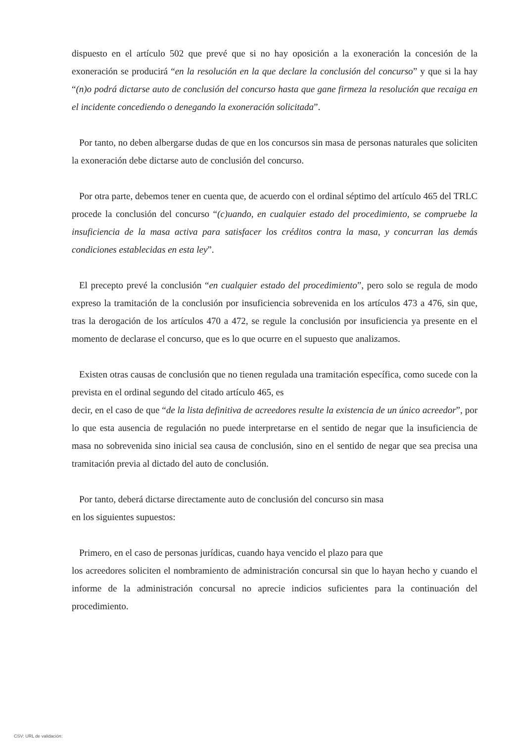dispuesto en el artículo 502 que prevé que si no hay oposición a la exoneración la concesión de la exoneración se producirá “en la resolución en la que declare la conclusión del concurso” y que si la hay “(n)o podrá dictarse auto de conclusión del concurso hasta que gane firmeza la resolución que recaiga en el incidente concediendo o denegando la exoneración solicitada”.
Por tanto, no deben albergarse dudas de que en los concursos sin masa de personas naturales que soliciten la exoneración debe dictarse auto de conclusión del concurso.
Por otra parte, debemos tener en cuenta que, de acuerdo con el ordinal séptimo del artículo 465 del TRLC procede la conclusión del concurso “(c)uando, en cualquier estado del procedimiento, se compruebe la insuficiencia de la masa activa para satisfacer los créditos contra la masa, y concurran las demás condiciones establecidas en esta ley”.
El precepto prevé la conclusión “en cualquier estado del procedimiento”, pero solo se regula de modo expreso la tramitación de la conclusión por insuficiencia sobrevenida en los artículos 473 a 476, sin que, tras la derogación de los artículos 470 a 472, se regule la conclusión por insuficiencia ya presente en el momento de declarase el concurso, que es lo que ocurre en el supuesto que analizamos.
Existen otras causas de conclusión que no tienen regulada una tramitación específica, como sucede con la prevista en el ordinal segundo del citado artículo 465, es
decir, en el caso de que “de la lista definitiva de acreedores resulte la existencia de un único acreedor”, por lo que esta ausencia de regulación no puede interpretarse en el sentido de negar que la insuficiencia de masa no sobrevenida sino inicial sea causa de conclusión, sino en el sentido de negar que sea precisa una tramitación previa al dictado del auto de conclusión.
Por tanto, deberá dictarse directamente auto de conclusión del concurso sin masa
en los siguientes supuestos:
Primero, en el caso de personas jurídicas, cuando haya vencido el plazo para que
los acreedores soliciten el nombramiento de administración concursal sin que lo hayan hecho y cuando el informe de la administración concursal no aprecie indicios suficientes para la continuación del procedimiento.
CSV: URL de validación: